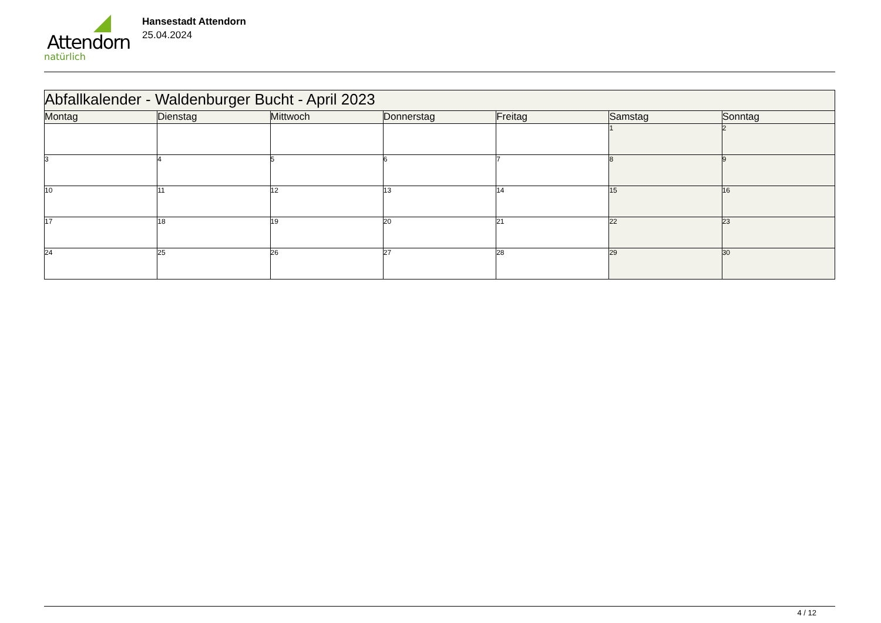Attendorn
natürlich
Hansestadt Attendorn
25.04.2024
| Abfallkalender - Waldenburger Bucht - April 2023 | | | | | | |
| --- | --- | --- | --- | --- | --- | --- |
| Montag | Dienstag | Mittwoch | Donnerstag | Freitag | Samstag | Sonntag |
| | | | | | 1 | 2 |
| 3 | 4 | 5 | 6 | 7 | 8 | 9 |
| 10 | 11 | 12 | 13 | 14 | 15 | 16 |
| 17 | 18 | 19 | 20 | 21 | 22 | 23 |
| 24 | 25 | 26 | 27 | 28 | 29 | 30 |
4 / 12